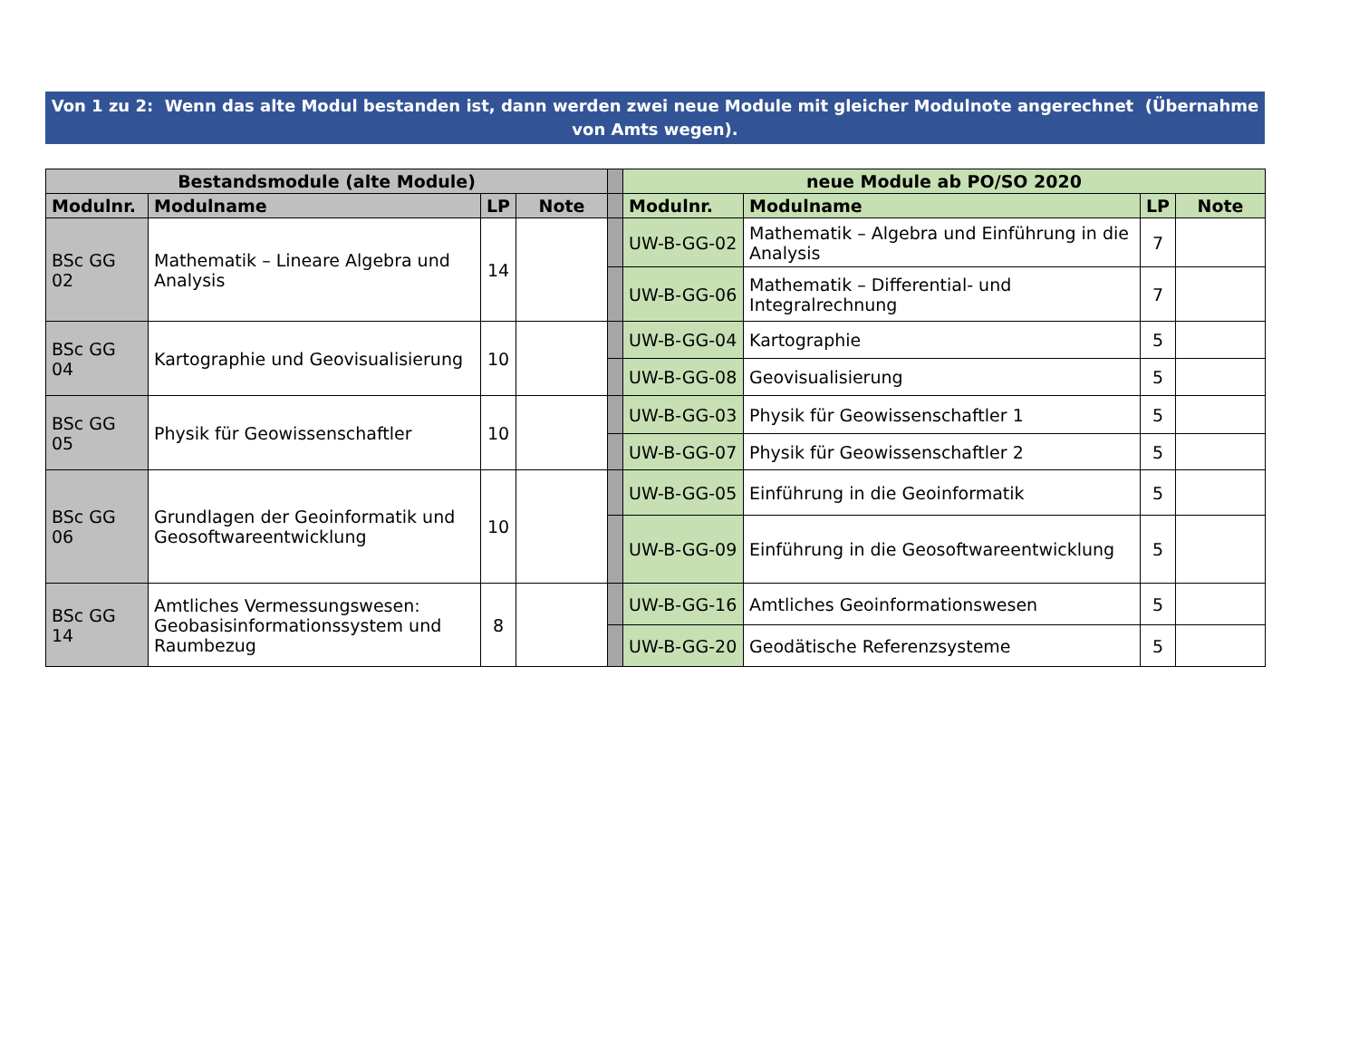Von 1 zu 2: Wenn das alte Modul bestanden ist, dann werden zwei neue Module mit gleicher Modulnote angerechnet (Übernahme von Amts wegen).
| Bestandsmodule (alte Module) | | | | | neue Module ab PO/SO 2020 | | | |
| Modulnr. | Modulname | LP | Note | | Modulnr. | Modulname | LP | Note |
| BSc GG 02 | Mathematik – Lineare Algebra und Analysis | 14 | | | UW-B-GG-02 | Mathematik – Algebra und Einführung in die Analysis | 7 | |
| | | | | | UW-B-GG-06 | Mathematik – Differential- und Integralrechnung | 7 | |
| BSc GG 04 | Kartographie und Geovisualisierung | 10 | | | UW-B-GG-04 | Kartographie | 5 | |
| | | | | | UW-B-GG-08 | Geovisualisierung | 5 | |
| BSc GG 05 | Physik für Geowissenschaftler | 10 | | | UW-B-GG-03 | Physik für Geowissenschaftler 1 | 5 | |
| | | | | | UW-B-GG-07 | Physik für Geowissenschaftler 2 | 5 | |
| BSc GG 06 | Grundlagen der Geoinformatik und Geosoftwareentwicklung | 10 | | | UW-B-GG-05 | Einführung in die Geoinformatik | 5 | |
| | | | | | UW-B-GG-09 | Einführung in die Geosoftwareentwicklung | 5 | |
| BSc GG 14 | Amtliches Vermessungswesen: Geobasisinformationssystem und Raumbezug | 8 | | | UW-B-GG-16 | Amtliches Geoinformationswesen | 5 | |
| | | | | | UW-B-GG-20 | Geodätische Referenzsysteme | 5 | |